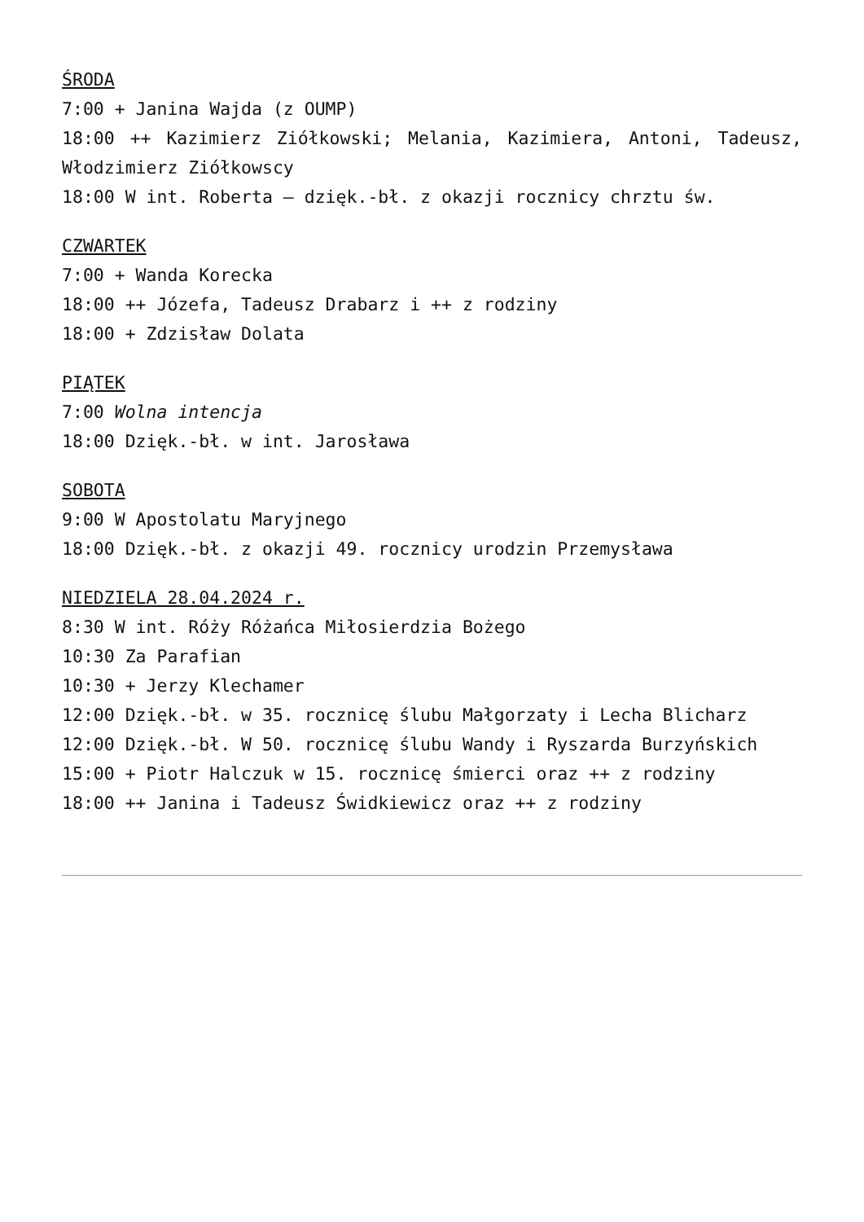ŚRODA
7:00 + Janina Wajda (z OUMP)
18:00 ++ Kazimierz Ziółkowski; Melania, Kazimiera, Antoni, Tadeusz, Włodzimierz Ziółkowscy
18:00 W int. Roberta – dzięk.-bł. z okazji rocznicy chrztu św.
CZWARTEK
7:00 + Wanda Korecka
18:00 ++ Józefa, Tadeusz Drabarz i ++ z rodziny
18:00 + Zdzisław Dolata
PIĄTEK
7:00 Wolna intencja
18:00 Dzięk.-bł. w int. Jarosława
SOBOTA
9:00 W Apostolatu Maryjnego
18:00 Dzięk.-bł. z okazji 49. rocznicy urodzin Przemysława
NIEDZIELA 28.04.2024 r.
8:30 W int. Róży Różańca Miłosierdzia Bożego
10:30 Za Parafian
10:30 + Jerzy Klechamer
12:00 Dzięk.-bł. w 35. rocznicę ślubu Małgorzaty i Lecha Blicharz
12:00 Dzięk.-bł. W 50. rocznicę ślubu Wandy i Ryszarda Burzyńskich
15:00 + Piotr Halczuk w 15. rocznicę śmierci oraz ++ z rodziny
18:00 ++ Janina i Tadeusz Świdkiewicz oraz ++ z rodziny